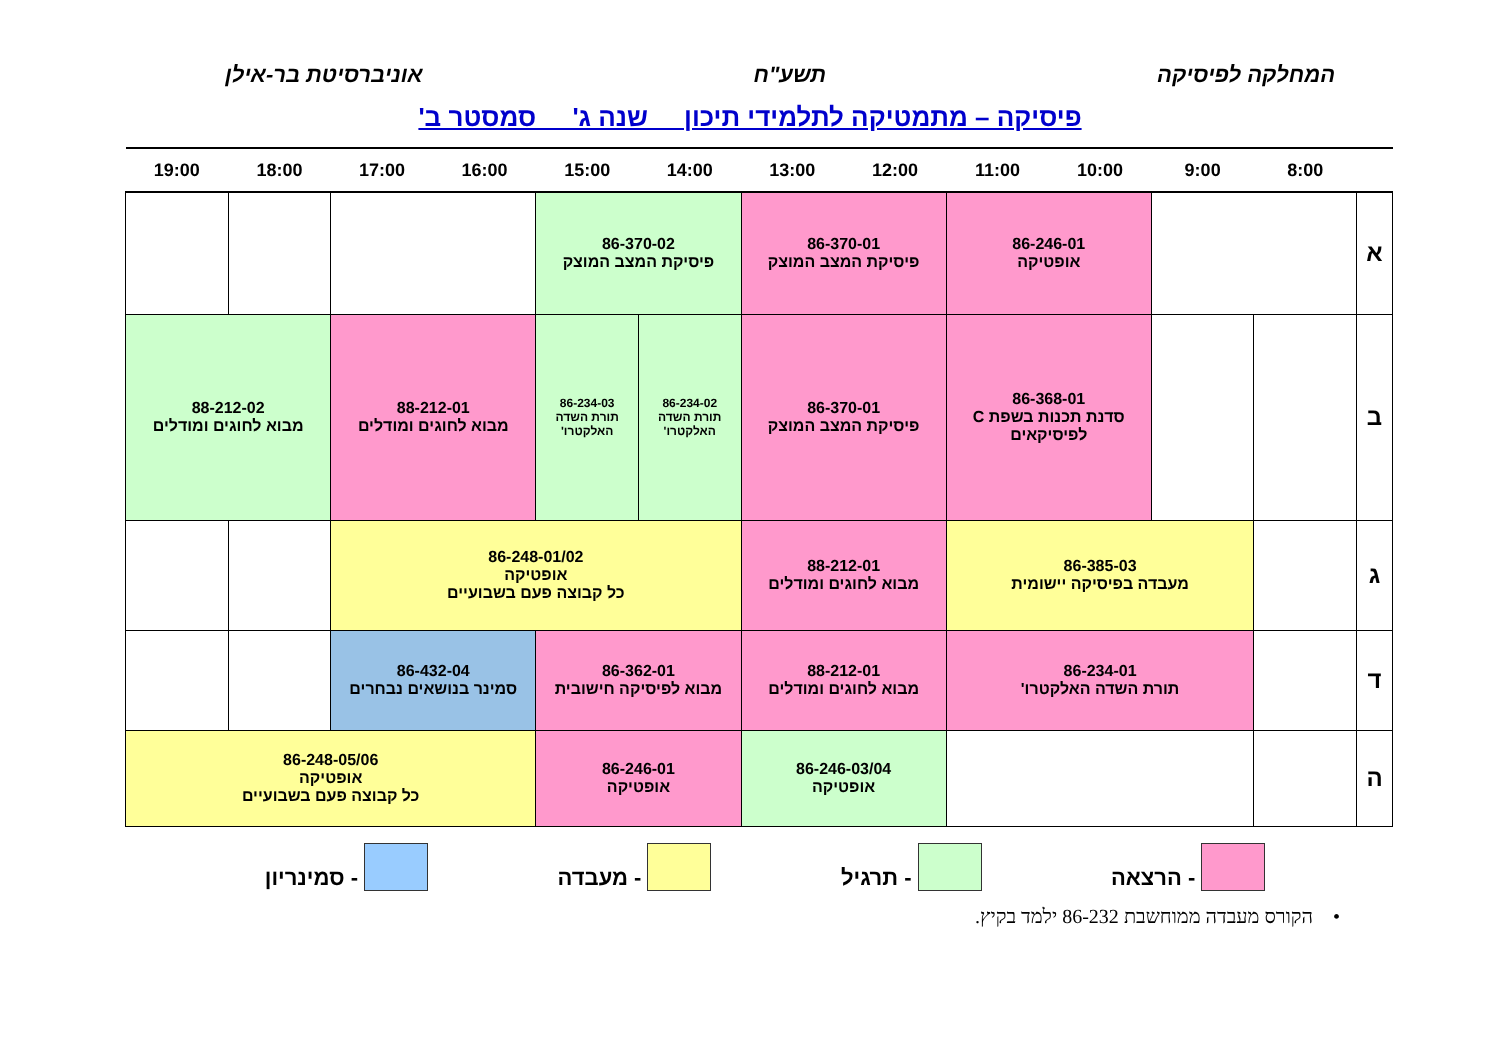המחלקה לפיסיקה תשע"ח אוניברסיטת בר-אילן
פיסיקה – מתמטיקה לתלמידי תיכון שנה ג' סמסטר ב'
| | 8:00 | 9:00 | 10:00 | 11:00 | 12:00 | 13:00 | 14:00 | 15:00 | 16:00 | 17:00 | 18:00 | 19:00 |
| --- | --- | --- | --- | --- | --- | --- | --- | --- | --- | --- | --- | --- |
| א | | | 86-246-01 אופטיקה | | 86-370-01 פיסיקת המצב המוצק | | 86-370-02 פיסיקת המצב המוצק | | | | | |
| ב | | | 86-368-01 סדנת תכנות בשפת C לפיסיקאים | | 86-370-01 פיסיקת המצב המוצק | | 86-234-02 תורת השדה האלקטרו' | 86-234-03 תורת השדה האלקטרו' | 88-212-01 מבוא לחוגים ומודלים | | 88-212-02 מבוא לחוגים ומודלים | |
| ג | | 86-385-03 מעבדה בפיסיקה יישומית | | | 88-212-01 מבוא לחוגים ומודלים | | 86-248-01/02 אופטיקה כל קבוצה פעם בשבועיים | | | | | |
| ד | | 86-234-01 תורת השדה האלקטרו' | | | 88-212-01 מבוא לחוגים ומודלים | | 86-362-01 מבוא לפיסיקה חישובית | | 86-432-04 סמינר בנושאים נבחרים | | | |
| ה | | | | | 86-246-03/04 אופטיקה | | 86-246-01 אופטיקה | | 86-248-05/06 אופטיקה כל קבוצה פעם בשבועיים | | | |
- הרצאה - תרגיל - מעבדה - סמינריון
• הקורס מעבדה ממוחשבת 86-232 ילמד בקיץ.